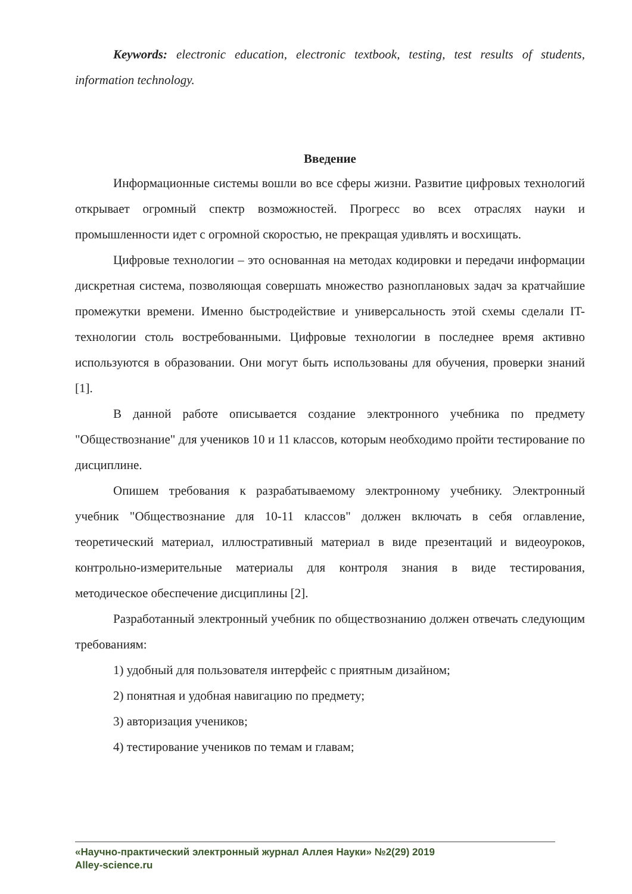Keywords: electronic education, electronic textbook, testing, test results of students, information technology.
Введение
Информационные системы вошли во все сферы жизни. Развитие цифровых технологий открывает огромный спектр возможностей. Прогресс во всех отраслях науки и промышленности идет с огромной скоростью, не прекращая удивлять и восхищать.
Цифровые технологии – это основанная на методах кодировки и передачи информации дискретная система, позволяющая совершать множество разноплановых задач за кратчайшие промежутки времени. Именно быстродействие и универсальность этой схемы сделали IT-технологии столь востребованными. Цифровые технологии в последнее время активно используются в образовании. Они могут быть использованы для обучения, проверки знаний [1].
В данной работе описывается создание электронного учебника по предмету "Обществознание" для учеников 10 и 11 классов, которым необходимо пройти тестирование по дисциплине.
Опишем требования к разрабатываемому электронному учебнику. Электронный учебник "Обществознание для 10-11 классов" должен включать в себя оглавление, теоретический материал, иллюстративный материал в виде презентаций и видеоуроков, контрольно-измерительные материалы для контроля знания в виде тестирования, методическое обеспечение дисциплины [2].
Разработанный электронный учебник по обществознанию должен отвечать следующим требованиям:
1) удобный для пользователя интерфейс с приятным дизайном;
2) понятная и удобная навигацию по предмету;
3) авторизация учеников;
4) тестирование учеников по темам и главам;
«Научно-практический электронный журнал Аллея Науки» №2(29) 2019
Alley-science.ru